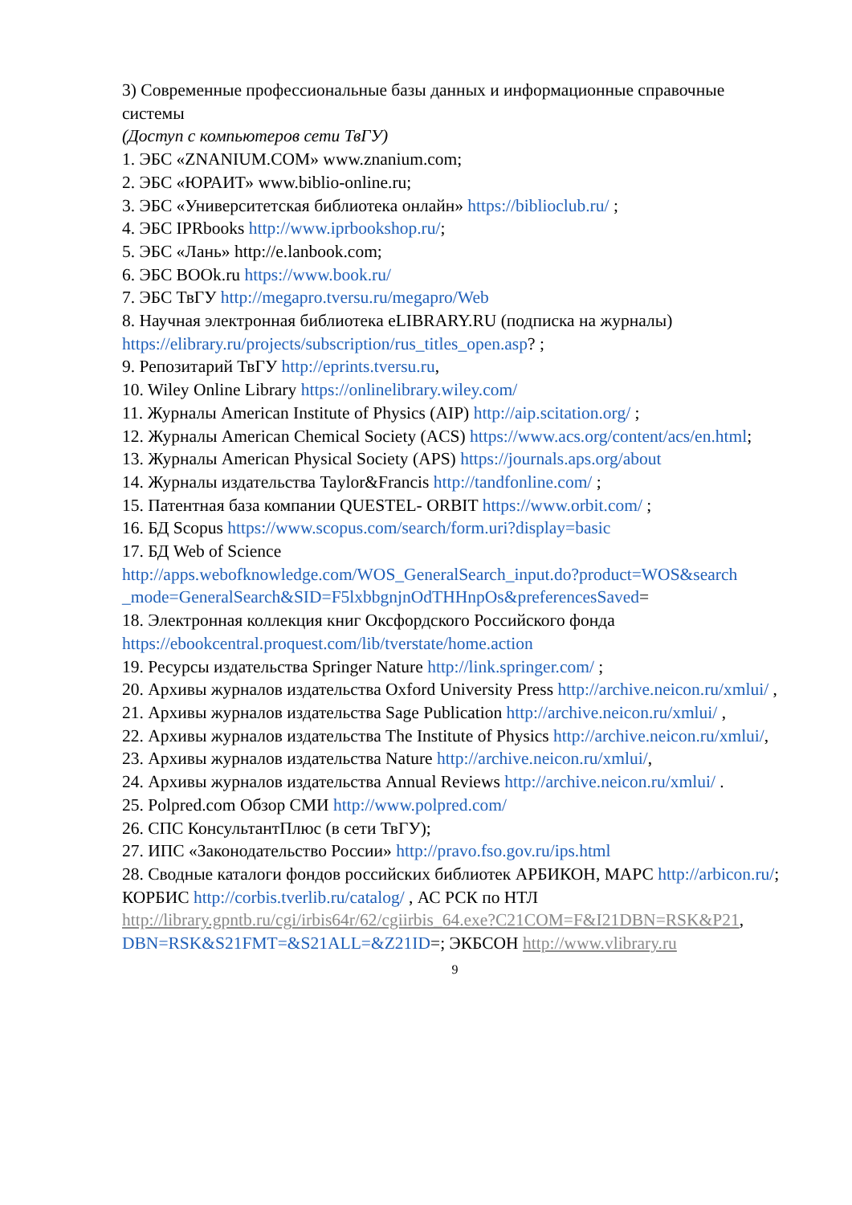3) Современные профессиональные базы данных и информационные справочные системы
(Доступ с компьютеров сети ТвГУ)
1. ЭБС «ZNANIUM.COM» www.znanium.com;
2. ЭБС «ЮРАИТ» www.biblio-online.ru;
3. ЭБС «Университетская библиотека онлайн» https://biblioclub.ru/ ;
4. ЭБС IPRbooks http://www.iprbookshop.ru/;
5. ЭБС «Лань» http://e.lanbook.com;
6. ЭБС BOOk.ru https://www.book.ru/
7. ЭБС ТвГУ http://megapro.tversu.ru/megapro/Web
8. Научная электронная библиотека eLIBRARY.RU (подписка на журналы) https://elibrary.ru/projects/subscription/rus_titles_open.asp? ;
9. Репозитарий ТвГУ http://eprints.tversu.ru,
10. Wiley Online Library https://onlinelibrary.wiley.com/
11. Журналы American Institute of Physics (AIP) http://aip.scitation.org/ ;
12. Журналы American Chemical Society (ACS) https://www.acs.org/content/acs/en.html;
13. Журналы American Physical Society (APS) https://journals.aps.org/about
14. Журналы издательства Taylor&Francis http://tandfonline.com/ ;
15. Патентная база компании QUESTEL- ORBIT https://www.orbit.com/ ;
16. БД Scopus https://www.scopus.com/search/form.uri?display=basic
17. БД Web of Science
http://apps.webofknowledge.com/WOS_GeneralSearch_input.do?product=WOS&search
_mode=GeneralSearch&SID=F5lxbbgnjnOdTHHnpOs&preferencesSaved=
18. Электронная коллекция книг Оксфордского Российского фонда https://ebookcentral.proquest.com/lib/tverstate/home.action
19. Ресурсы издательства Springer Nature http://link.springer.com/ ;
20. Архивы журналов издательства Oxford University Press http://archive.neicon.ru/xmlui/ ,
21. Архивы журналов издательства Sage Publication http://archive.neicon.ru/xmlui/ ,
22. Архивы журналов издательства The Institute of Physics http://archive.neicon.ru/xmlui/,
23. Архивы журналов издательства Nature http://archive.neicon.ru/xmlui/,
24. Архивы журналов издательства Annual Reviews http://archive.neicon.ru/xmlui/ .
25. Polpred.com Обзор СМИ http://www.polpred.com/
26. СПС КонсультантПлюс (в сети ТвГУ);
27. ИПС «Законодательство России» http://pravo.fso.gov.ru/ips.html
28. Сводные каталоги фондов российских библиотек АРБИКОН, МАРС http://arbicon.ru/; КОРБИС http://corbis.tverlib.ru/catalog/ , АС РСК по НТЛ http://library.gpntb.ru/cgi/irbis64r/62/cgiirbis_64.exe?C21COM=F&I21DBN=RSK&P21, DBN=RSK&S21FMT=&S21ALL=&Z21ID=; ЭКБСОН http://www.vlibrary.ru
9